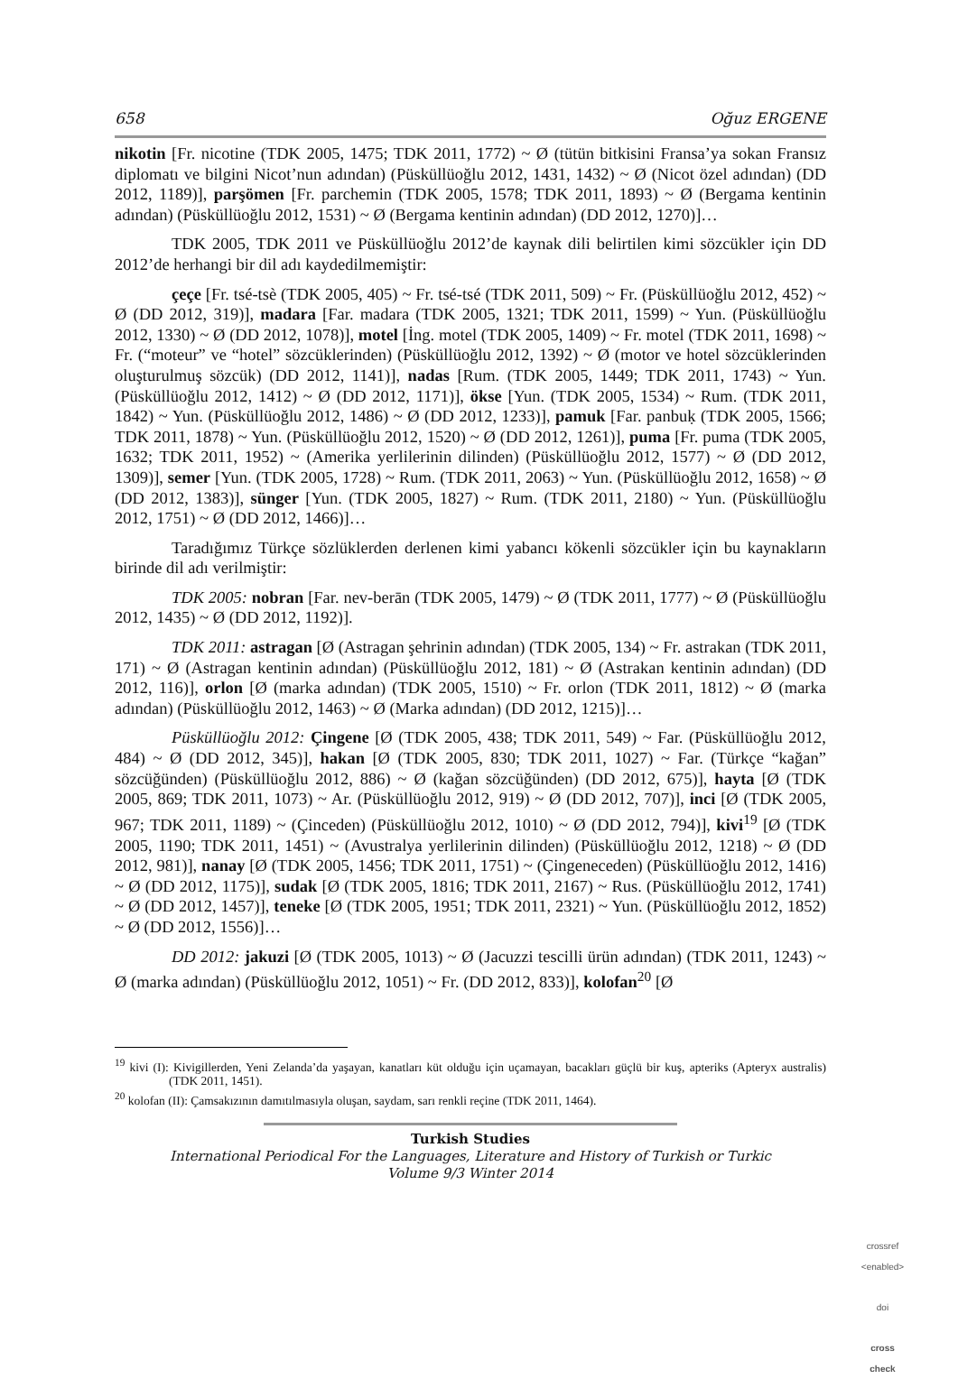658 Oğuz ERGENE
nikotin [Fr. nicotine (TDK 2005, 1475; TDK 2011, 1772) ~ Ø (tütün bitkisini Fransa’ya sokan Fransız diplomatı ve bilgini Nicot’nun adından) (Püsküllüoğlu 2012, 1431, 1432) ~ Ø (Nicot özel adından) (DD 2012, 1189)], parşömen [Fr. parchemin (TDK 2005, 1578; TDK 2011, 1893) ~ Ø (Bergama kentinin adından) (Püsküllüoğlu 2012, 1531) ~ Ø (Bergama kentinin adından) (DD 2012, 1270)]…
TDK 2005, TDK 2011 ve Püsküllüoğlu 2012’de kaynak dili belirtilen kimi sözcükler için DD 2012’de herhangi bir dil adı kaydedilmemiştir:
çeçe [Fr. tsé-tsè (TDK 2005, 405) ~ Fr. tsé-tsé (TDK 2011, 509) ~ Fr. (Püsküllüoğlu 2012, 452) ~ Ø (DD 2012, 319)], madara [Far. madara (TDK 2005, 1321; TDK 2011, 1599) ~ Yun. (Püsküllüoğlu 2012, 1330) ~ Ø (DD 2012, 1078)], motel [İng. motel (TDK 2005, 1409) ~ Fr. motel (TDK 2011, 1698) ~ Fr. (“moteur” ve “hotel” sözcüklerinden) (Püsküllüoğlu 2012, 1392) ~ Ø (motor ve hotel sözcüklerinden oluşturulmuş sözcük) (DD 2012, 1141)], nadas [Rum. (TDK 2005, 1449; TDK 2011, 1743) ~ Yun. (Püsküllüoğlu 2012, 1412) ~ Ø (DD 2012, 1171)], ökse [Yun. (TDK 2005, 1534) ~ Rum. (TDK 2011, 1842) ~ Yun. (Püsküllüoğlu 2012, 1486) ~ Ø (DD 2012, 1233)], pamuk [Far. panbuḳ (TDK 2005, 1566; TDK 2011, 1878) ~ Yun. (Püsküllüoğlu 2012, 1520) ~ Ø (DD 2012, 1261)], puma [Fr. puma (TDK 2005, 1632; TDK 2011, 1952) ~ (Amerika yerlilerinin dilinden) (Püsküllüoğlu 2012, 1577) ~ Ø (DD 2012, 1309)], semer [Yun. (TDK 2005, 1728) ~ Rum. (TDK 2011, 2063) ~ Yun. (Püsküllüoğlu 2012, 1658) ~ Ø (DD 2012, 1383)], sünger [Yun. (TDK 2005, 1827) ~ Rum. (TDK 2011, 2180) ~ Yun. (Püsküllüoğlu 2012, 1751) ~ Ø (DD 2012, 1466)]…
Taradığımız Türkçe sözlüklerden derlenen kimi yabancı kökenli sözcükler için bu kaynakların birinde dil adı verilmiştir:
TDK 2005: nobran [Far. nev-berān (TDK 2005, 1479) ~ Ø (TDK 2011, 1777) ~ Ø (Püsküllüoğlu 2012, 1435) ~ Ø (DD 2012, 1192)].
TDK 2011: astragan [Ø (Astragan şehrinin adından) (TDK 2005, 134) ~ Fr. astrakan (TDK 2011, 171) ~ Ø (Astragan kentinin adından) (Püsküllüoğlu 2012, 181) ~ Ø (Astrakan kentinin adından) (DD 2012, 116)], orlon [Ø (marka adından) (TDK 2005, 1510) ~ Fr. orlon (TDK 2011, 1812) ~ Ø (marka adından) (Püsküllüoğlu 2012, 1463) ~ Ø (Marka adından) (DD 2012, 1215)]…
Püsküllüoğlu 2012: Çingene [Ø (TDK 2005, 438; TDK 2011, 549) ~ Far. (Püsküllüoğlu 2012, 484) ~ Ø (DD 2012, 345)], hakan [Ø (TDK 2005, 830; TDK 2011, 1027) ~ Far. (Türkçe “kağan” sözcüğünden) (Püsküllüoğlu 2012, 886) ~ Ø (kağan sözcüğünden) (DD 2012, 675)], hayta [Ø (TDK 2005, 869; TDK 2011, 1073) ~ Ar. (Püsküllüoğlu 2012, 919) ~ Ø (DD 2012, 707)], inci [Ø (TDK 2005, 967; TDK 2011, 1189) ~ (Çinceden) (Püsküllüoğlu 2012, 1010) ~ Ø (DD 2012, 794)], kivi<sup>19</sup> [Ø (TDK 2005, 1190; TDK 2011, 1451) ~ (Avustralya yerlilerinin dilinden) (Püsküllüoğlu 2012, 1218) ~ Ø (DD 2012, 981)], nanay [Ø (TDK 2005, 1456; TDK 2011, 1751) ~ (Çingeneceden) (Püsküllüoğlu 2012, 1416) ~ Ø (DD 2012, 1175)], sudak [Ø (TDK 2005, 1816; TDK 2011, 2167) ~ Rus. (Püsküllüoğlu 2012, 1741) ~ Ø (DD 2012, 1457)], teneke [Ø (TDK 2005, 1951; TDK 2011, 2321) ~ Yun. (Püsküllüoğlu 2012, 1852) ~ Ø (DD 2012, 1556)]…
DD 2012: jakuzi [Ø (TDK 2005, 1013) ~ Ø (Jacuzzi tescilli ürün adından) (TDK 2011, 1243) ~ Ø (marka adından) (Püsküllüoğlu 2012, 1051) ~ Fr. (DD 2012, 833)], kolofan<sup>20</sup> [Ø
<sup>19</sup> kivi (I): Kivigillerden, Yeni Zelanda’da yaşayan, kanatları küt olduğu için uçamayan, bacakları güçlü bir kuş, apteriks (Apteryx australis) (TDK 2011, 1451).
<sup>20</sup> kolofan (II): Çamsakızının damıtılmasıyla oluşan, saydam, sarı renkli reçine (TDK 2011, 1464).
Turkish Studies
International Periodical For the Languages, Literature and History of Turkish or Turkic
Volume 9/3 Winter 2014
crossref
<enabled>
doi
cross check